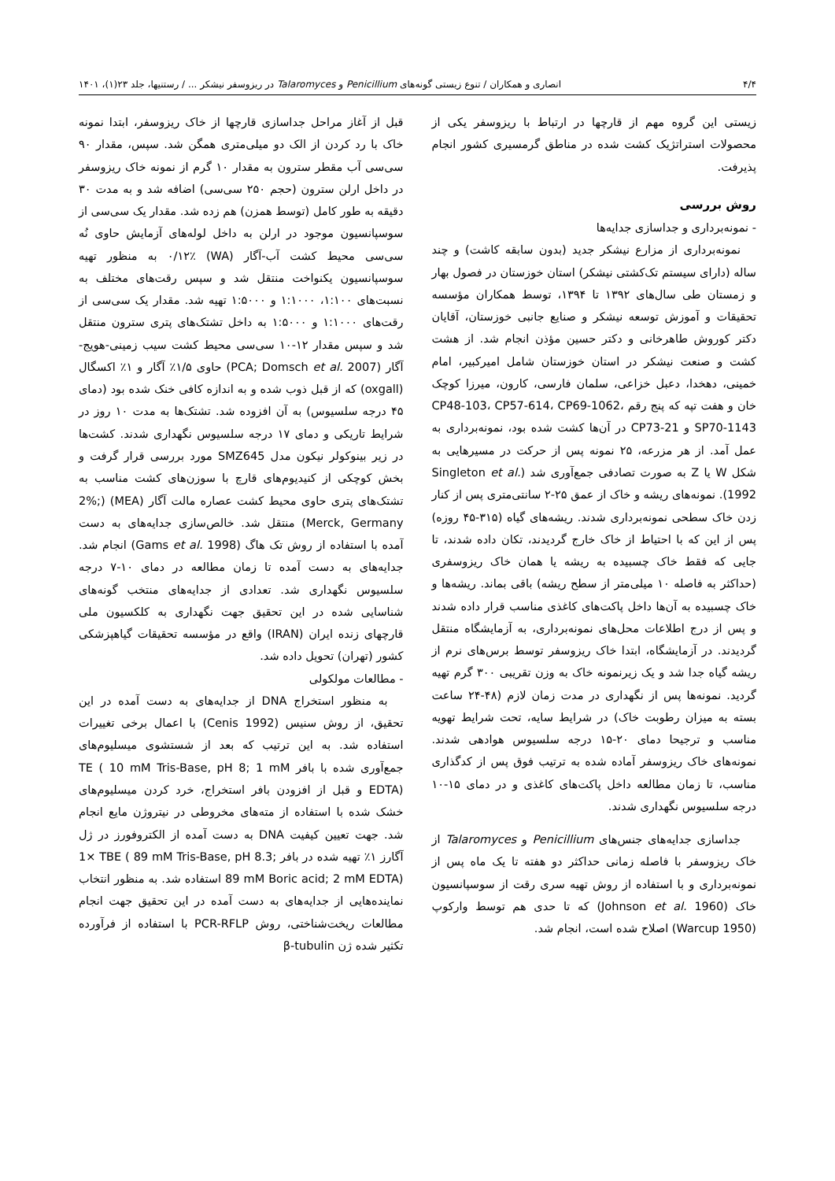۴/۴ انصاری و همکاران / تنوع زیستی گونه‌های Penicillium و Talaromyces در ریزوسفر نیشکر ... / رستنیها، جلد ۲۳(۱)، ۱۴۰۱
زیستی این گروه مهم از قارچها در ارتباط با ریزوسفر یکی از محصولات استراتژیک کشت شده در مناطق گرمسیری کشور انجام پذیرفت.
روش بررسی
- نمونه‌برداری و جداسازی جدایه‌ها
نمونه‌برداری از مزارع نیشکر جدید (بدون سابقه کاشت) و چند ساله (دارای سیستم تک‌کشتی نیشکر) استان خوزستان در فصول بهار و زمستان طی سال‌های ۱۳۹۲ تا ۱۳۹۴، توسط همکاران مؤسسه تحقیقات و آموزش توسعه نیشکر و صنایع جانبی خوزستان، آقایان دکتر کوروش طاهرخانی و دکتر حسین مؤذن انجام شد. از هشت کشت و صنعت نیشکر در استان خوزستان شامل امیرکبیر، امام خمینی، دهخدا، دعبل خزاعی، سلمان فارسی، کارون، میرزا کوچک خان و هفت تپه که پنج رقم CP48-103، CP57-614، CP69-1062، SP70-1143 و CP73-21 در آن‌ها کشت شده بود، نمونه‌برداری به عمل آمد. از هر مزرعه، ۲۵ نمونه پس از حرکت در مسیرهایی به شکل W یا Z به صورت تصادفی جمع‌آوری شد (Singleton et al. 1992). نمونه‌های ریشه و خاک از عمق ۲۵-۲ سانتی‌متری پس از کنار زدن خاک سطحی نمونه‌برداری شدند. ریشه‌های گیاه (۳۱۵-۴۵ روزه) پس از این که با احتیاط از خاک خارج گردیدند، تکان داده شدند، تا جایی که فقط خاک چسبیده به ریشه یا همان خاک ریزوسفری (حداکثر به فاصله ۱۰ میلی‌متر از سطح ریشه) باقی بماند. ریشه‌ها و خاک چسبیده به آن‌ها داخل پاکت‌های کاغذی مناسب قرار داده شدند و پس از درج اطلاعات محل‌های نمونه‌برداری، به آزمایشگاه منتقل گردیدند. در آزمایشگاه، ابتدا خاک ریزوسفر توسط برس‌های نرم از ریشه گیاه جدا شد و یک زیرنمونه خاک به وزن تقریبی ۳۰۰ گرم تهیه گردید. نمونه‌ها پس از نگهداری در مدت زمان لازم (۴۸-۲۴ ساعت بسته به میزان رطوبت خاک) در شرایط سایه، تحت شرایط تهویه مناسب و ترجیحا دمای ۲۰-۱۵ درجه سلسیوس هوادهی شدند. نمونه‌های خاک ریزوسفر آماده شده به ترتیب فوق پس از کدگذاری مناسب، تا زمان مطالعه داخل پاکت‌های کاغذی و در دمای ۱۵-۱۰ درجه سلسیوس نگهداری شدند.
جداسازی جدایه‌های جنس‌های Penicillium و Talaromyces از خاک ریزوسفر با فاصله زمانی حداکثر دو هفته تا یک ماه پس از نمونه‌برداری و با استفاده از روش تهیه سری رقت از سوسپانسیون خاک (Johnson et al. 1960) که تا حدی هم توسط وارکوپ (Warcup 1950) اصلاح شده است، انجام شد.
قبل از آغاز مراحل جداسازی قارچها از خاک ریزوسفر، ابتدا نمونه خاک با رد کردن از الک دو میلی‌متری همگن شد. سپس، مقدار ۹۰ سی‌سی آب مقطر سترون به مقدار ۱۰ گرم از نمونه خاک ریزوسفر در داخل ارلن سترون (حجم ۲۵۰ سی‌سی) اضافه شد و به مدت ۳۰ دقیقه به طور کامل (توسط همزن) هم زده شد. مقدار یک سی‌سی از سوسپانسیون موجود در ارلن به داخل لوله‌های آزمایش حاوی نُه سی‌سی محیط کشت آب-آگار (WA) ۰/۱۲٪ به منظور تهیه سوسپانسیون یکنواخت منتقل شد و سپس رقت‌های مختلف به نسبت‌های ۱:۱۰۰، ۱:۱۰۰۰ و ۱:۵۰۰۰ تهیه شد. مقدار یک سی‌سی از رقت‌های ۱:۱۰۰۰ و ۱:۵۰۰۰ به داخل تشتک‌های پتری سترون منتقل شد و سپس مقدار ۱۲-۱۰ سی‌سی محیط کشت سیب زمینی-هویج-آگار (PCA; Domsch et al. 2007) حاوی ۱/۵٪ آگار و ۱٪ اکسگال (oxgall) که از قبل ذوب شده و به اندازه کافی خنک شده بود (دمای ۴۵ درجه سلسیوس) به آن افزوده شد. تشتک‌ها به مدت ۱۰ روز در شرایط تاریکی و دمای ۱۷ درجه سلسیوس نگهداری شدند. کشت‌ها در زیر بینوکولر نیکون مدل SMZ645 مورد بررسی قرار گرفت و بخش کوچکی از کنیدیوم‌های قارچ با سوزن‌های کشت مناسب به تشتک‌های پتری حاوی محیط کشت عصاره مالت آگار (MEA) (2%; Merck, Germany) منتقل شد. خالص‌سازی جدایه‌های به دست آمده با استفاده از روش تک هاگ (Gams et al. 1998) انجام شد. جدایه‌های به دست آمده تا زمان مطالعه در دمای ۱۰-۷ درجه سلسیوس نگهداری شد. تعدادی از جدایه‌های منتخب گونه‌های شناسایی شده در این تحقیق جهت نگهداری به کلکسیون ملی قارچهای زنده ایران (IRAN) واقع در مؤسسه تحقیقات گیاهپزشکی کشور (تهران) تحویل داده شد.
- مطالعات مولکولی
به منظور استخراج DNA از جدایه‌های به دست آمده در این تحقیق، از روش سنیس (Cenis 1992) با اعمال برخی تغییرات استفاده شد. به این ترتیب که بعد از شستشوی میسلیوم‌های جمع‌آوری شده با بافر TE ( 10 mM Tris-Base, pH 8; 1 mM EDTA) و قبل از افزودن بافر استخراج، خرد کردن میسلیوم‌های خشک شده با استفاده از مته‌های مخروطی در نیتروژن مایع انجام شد. جهت تعیین کیفیت DNA به دست آمده از الکتروفورز در ژل آگارز ۱٪ تهیه شده در بافر ‎1× TBE ( 89 mM Tris-Base, pH 8.3; 89 mM Boric acid; 2 mM EDTA) استفاده شد. به منظور انتخاب نماینده‌هایی از جدایه‌های به دست آمده در این تحقیق جهت انجام مطالعات ریخت‌شناختی، روش PCR-RFLP با استفاده از فرآورده تکثیر شده ژن β-tubulin